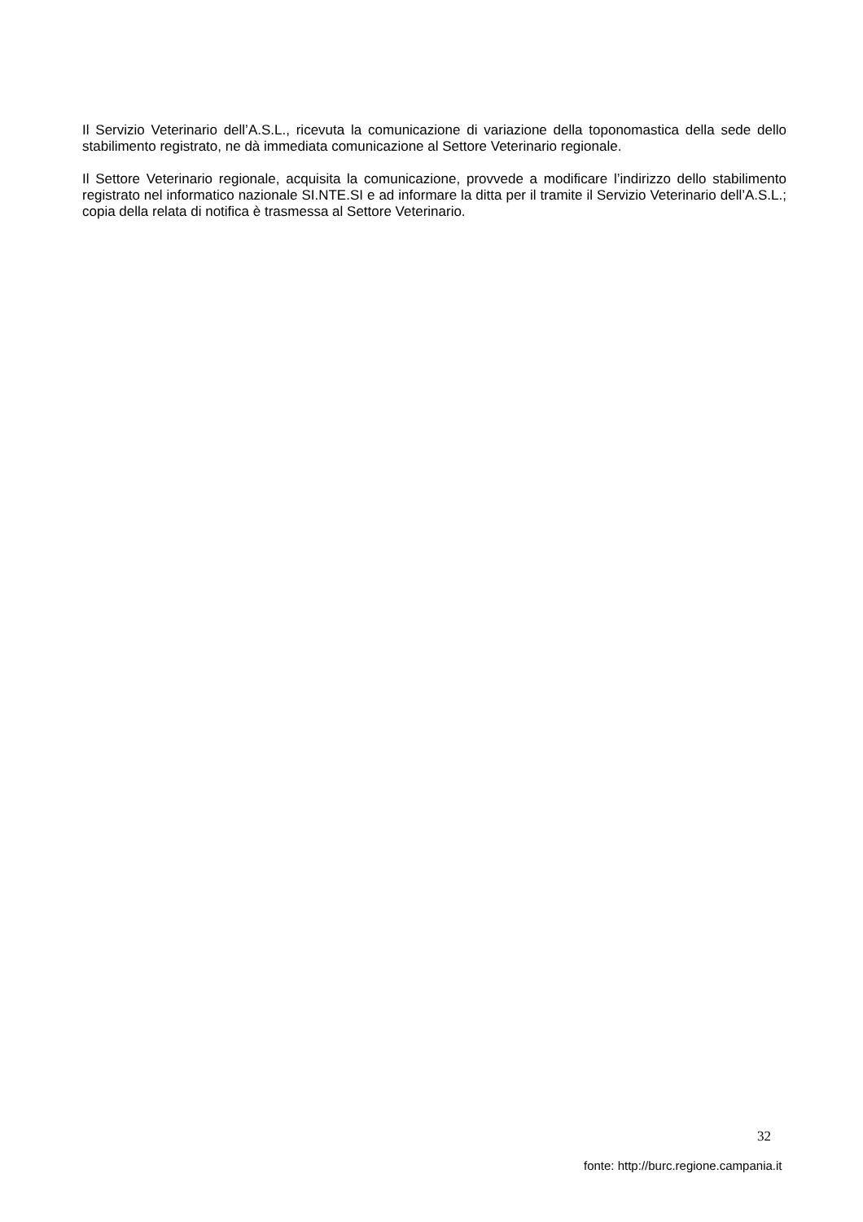Il Servizio Veterinario dell’A.S.L., ricevuta la comunicazione di variazione della toponomastica della sede dello stabilimento registrato, ne dà immediata comunicazione al Settore Veterinario regionale.
Il Settore Veterinario regionale, acquisita la comunicazione, provvede a modificare l’indirizzo dello stabilimento registrato nel informatico nazionale SI.NTE.SI e ad informare la ditta per il tramite il Servizio Veterinario dell’A.S.L.; copia della relata di notifica è trasmessa al Settore Veterinario.
32
fonte: http://burc.regione.campania.it